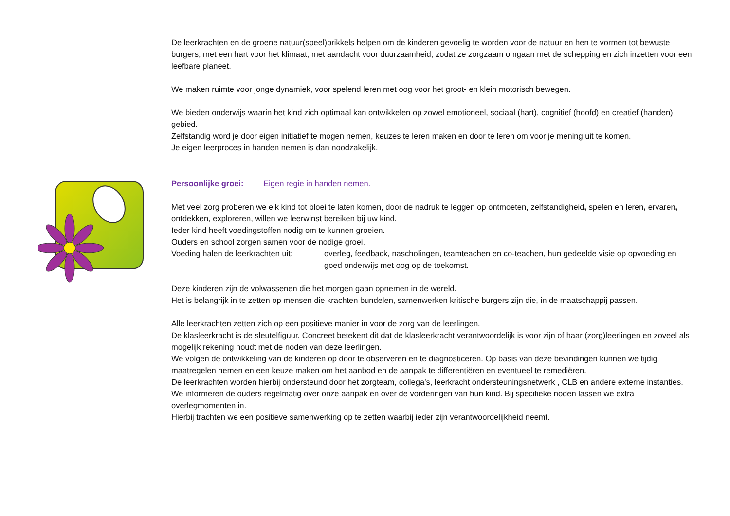De leerkrachten en de groene natuur(speel)prikkels helpen om de kinderen gevoelig te worden voor de natuur en hen te vormen tot bewuste burgers, met een hart voor het klimaat, met aandacht voor duurzaamheid, zodat ze zorgzaam omgaan met de schepping en zich inzetten voor een leefbare planeet.
We maken ruimte voor jonge dynamiek, voor spelend leren met oog voor het groot- en klein motorisch bewegen.
We bieden onderwijs waarin het kind zich optimaal kan ontwikkelen op zowel emotioneel, sociaal (hart), cognitief (hoofd) en creatief (handen) gebied.
Zelfstandig word je door eigen initiatief te mogen nemen, keuzes te leren maken en door te leren om voor je mening uit te komen.
Je eigen leerproces in handen nemen is dan noodzakelijk.
Persoonlijke groei: Eigen regie in handen nemen.
Met veel zorg proberen we elk kind tot bloei te laten komen, door de nadruk te leggen op ontmoeten, zelfstandigheid, spelen en leren, ervaren, ontdekken, exploreren, willen we leerwinst bereiken bij uw kind.
Ieder kind heeft voedingstoffen nodig om te kunnen groeien.
Ouders en school zorgen samen voor de nodige groei.
Voeding halen de leerkrachten uit: overleg, feedback, nascholingen, teamteachen en co-teachen, hun gedeelde visie op opvoeding en goed onderwijs met oog op de toekomst.
Deze kinderen zijn de volwassenen die het morgen gaan opnemen in de wereld.
Het is belangrijk in te zetten op mensen die krachten bundelen, samenwerken kritische burgers zijn die, in de maatschappij passen.
Alle leerkrachten zetten zich op een positieve manier in voor de zorg van de leerlingen.
De klasleerkracht is de sleutelfiguur. Concreet betekent dit dat de klasleerkracht verantwoordelijk is voor zijn of haar (zorg)leerlingen en zoveel als mogelijk rekening houdt met de noden van deze leerlingen.
We volgen de ontwikkeling van de kinderen op door te observeren en te diagnosticeren. Op basis van deze bevindingen kunnen we tijdig maatregelen nemen en een keuze maken om het aanbod en de aanpak te differentiëren en eventueel te remediëren.
De leerkrachten worden hierbij ondersteund door het zorgteam, collega’s, leerkracht ondersteuningsnetwerk , CLB en andere externe instanties.
We informeren de ouders regelmatig over onze aanpak en over de vorderingen van hun kind. Bij specifieke noden lassen we extra overlegmomenten in.
Hierbij trachten we een positieve samenwerking op te zetten waarbij ieder zijn verantwoordelijkheid neemt.